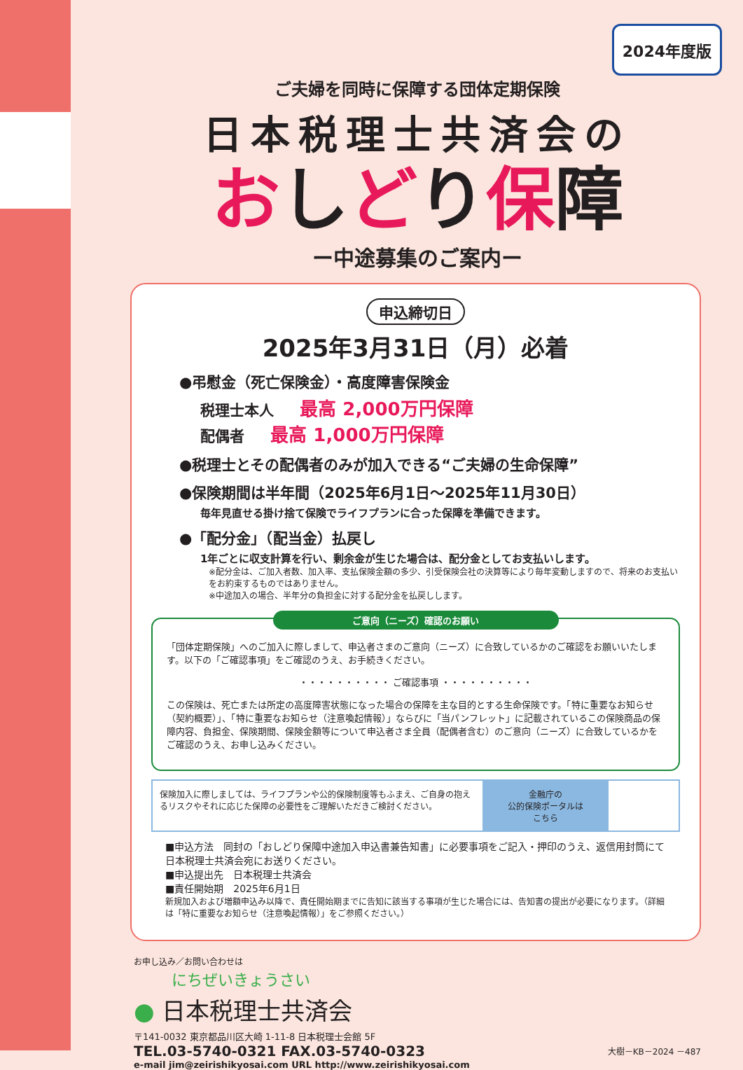2024年度版
ご夫婦を同時に保障する団体定期保険
日本税理士共済会の
おしどり保障
ー中途募集のご案内ー
申込締切日
2025年3月31日（月）必着
●弔慰金（死亡保険金）・高度障害保険金
税理士本人 最高 2,000万円保障
配偶者 最高 1,000万円保障
●税理士とその配偶者のみが加入できる“ご夫婦の生命保障”
●保険期間は半年間（2025年6月1日～2025年11月30日）
毎年見直せる掛け捨て保険でライフプランに合った保障を準備できます。
●「配分金」（配当金）払戻し
1年ごとに収支計算を行い、剰余金が生じた場合は、配分金としてお支払いします。
※配分金は、ご加入者数、加入率、支払保険金額の多少、引受保険会社の決算等により毎年変動しますので、将来のお支払いをお約束するものではありません。
※中途加入の場合、半年分の負担金に対する配分金を払戻しします。
ご意向（ニーズ）確認のお願い
「団体定期保険」へのご加入に際しまして、申込者さまのご意向（ニーズ）に合致しているかのご確認をお願いいたします。以下の「ご確認事項」をご確認のうえ、お手続きください。
・・・・・・・・・・ ご確認事項 ・・・・・・・・・・
この保険は、死亡または所定の高度障害状態になった場合の保障を主な目的とする生命保険です。「特に重要なお知らせ（契約概要）」、「特に重要なお知らせ（注意喚起情報）」ならびに「当パンフレット」に記載されているこの保険商品の保障内容、負担金、保険期間、保険金額等について申込者さま全員（配偶者含む）のご意向（ニーズ）に合致しているかをご確認のうえ、お申し込みください。
保険加入に際しましては、ライフプランや公的保険制度等もふまえ、ご自身の抱えるリスクやそれに応じた保障の必要性をご理解いただきご検討ください。
金融庁の
公的保険ポータルは
こちら
■申込方法　同封の「おしどり保障中途加入申込書兼告知書」に必要事項をご記入・押印のうえ、返信用封筒にて日本税理士共済会宛にお送りください。
■申込提出先　日本税理士共済会
■責任開始期　2025年6月1日
新規加入および増額申込み以降で、責任開始期までに告知に該当する事項が生じた場合には、告知書の提出が必要になります。（詳細は「特に重要なお知らせ（注意喚起情報）」をご参照ください。）
お申し込み／お問い合わせは
にちぜいきょうさい
● 日本税理士共済会
〒141-0032 東京都品川区大崎 1-11-8 日本税理士会館 5F
TEL.03-5740-0321 FAX.03-5740-0323 大樹－KB－2024 －487
e-mail jim@zeirishikyosai.com URL http://www.zeirishikyosai.com